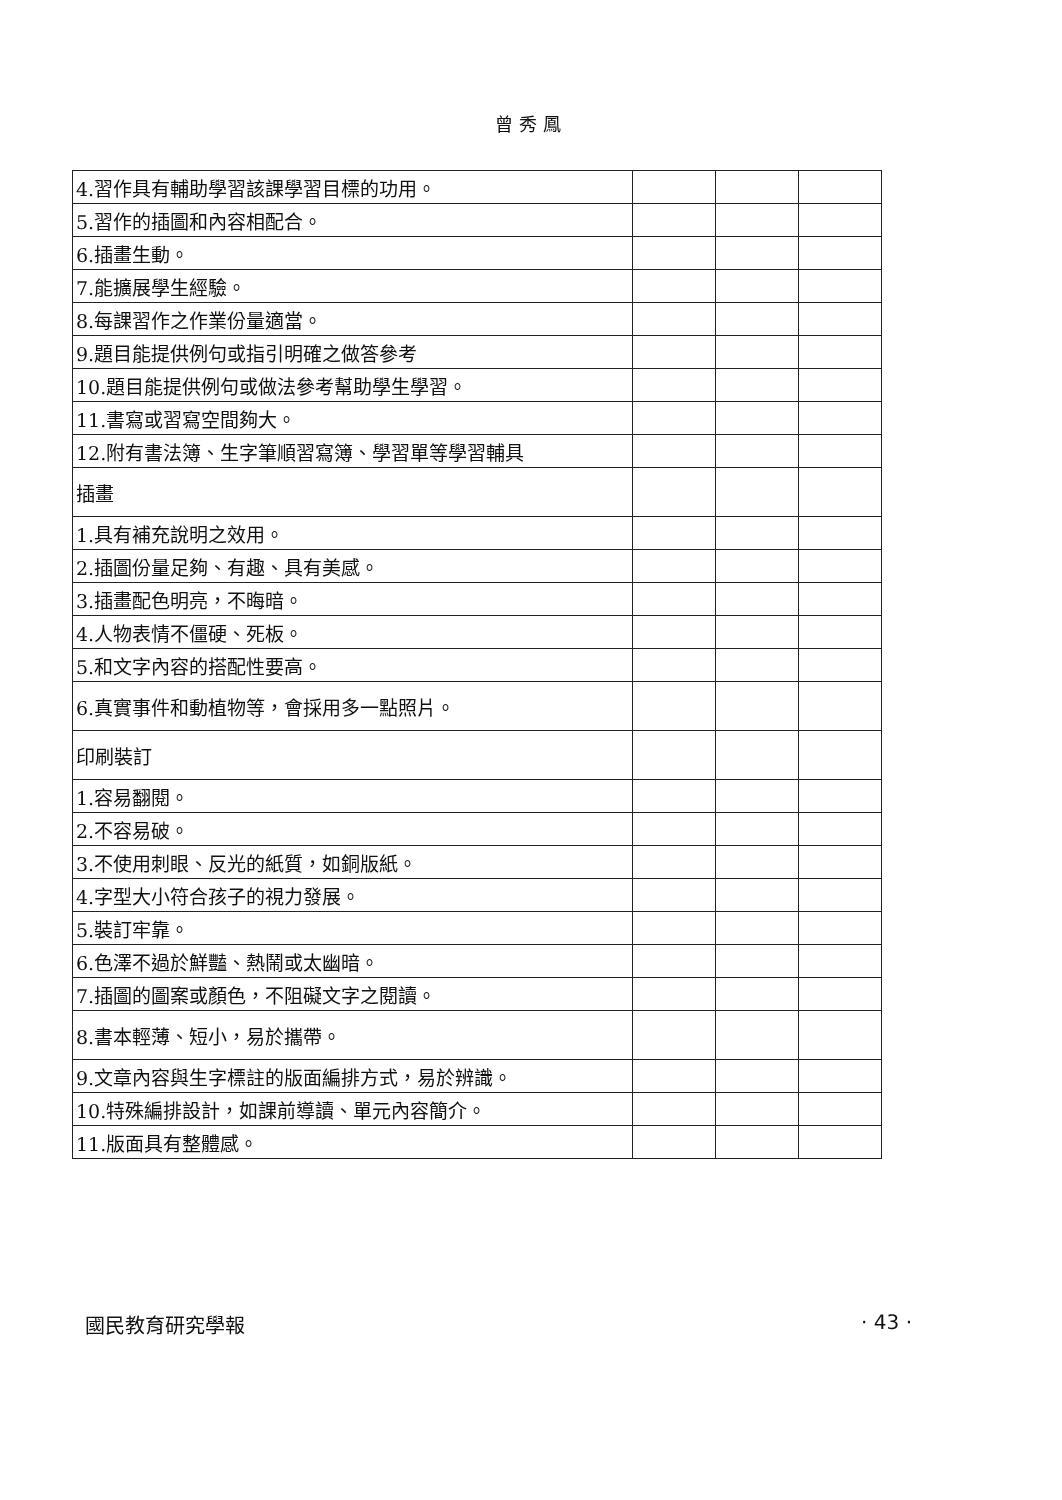曾秀鳳
| 4.習作具有輔助學習該課學習目標的功用。 | | | |
| 5.習作的插圖和內容相配合。 | | | |
| 6.插畫生動。 | | | |
| 7.能擴展學生經驗。 | | | |
| 8.每課習作之作業份量適當。 | | | |
| 9.題目能提供例句或指引明確之做答參考 | | | |
| 10.題目能提供例句或做法參考幫助學生學習。 | | | |
| 11.書寫或習寫空間夠大。 | | | |
| 12.附有書法簿、生字筆順習寫簿、學習單等學習輔具 | | | |
| 插畫 | | | |
| 1.具有補充說明之效用。 | | | |
| 2.插圖份量足夠、有趣、具有美感。 | | | |
| 3.插畫配色明亮，不晦暗。 | | | |
| 4.人物表情不僵硬、死板。 | | | |
| 5.和文字內容的搭配性要高。 | | | |
| 6.真實事件和動植物等，會採用多一點照片。 | | | |
| 印刷裝訂 | | | |
| 1.容易翻閱。 | | | |
| 2.不容易破。 | | | |
| 3.不使用刺眼、反光的紙質，如銅版紙。 | | | |
| 4.字型大小符合孩子的視力發展。 | | | |
| 5.裝訂牢靠。 | | | |
| 6.色澤不過於鮮豔、熱鬧或太幽暗。 | | | |
| 7.插圖的圖案或顏色，不阻礙文字之閱讀。 | | | |
| 8.書本輕薄、短小，易於攜帶。 | | | |
| 9.文章內容與生字標註的版面編排方式，易於辨識。 | | | |
| 10.特殊編排設計，如課前導讀、單元內容簡介。 | | | |
| 11.版面具有整體感。 | | | |
國民教育研究學報 · 43 ·